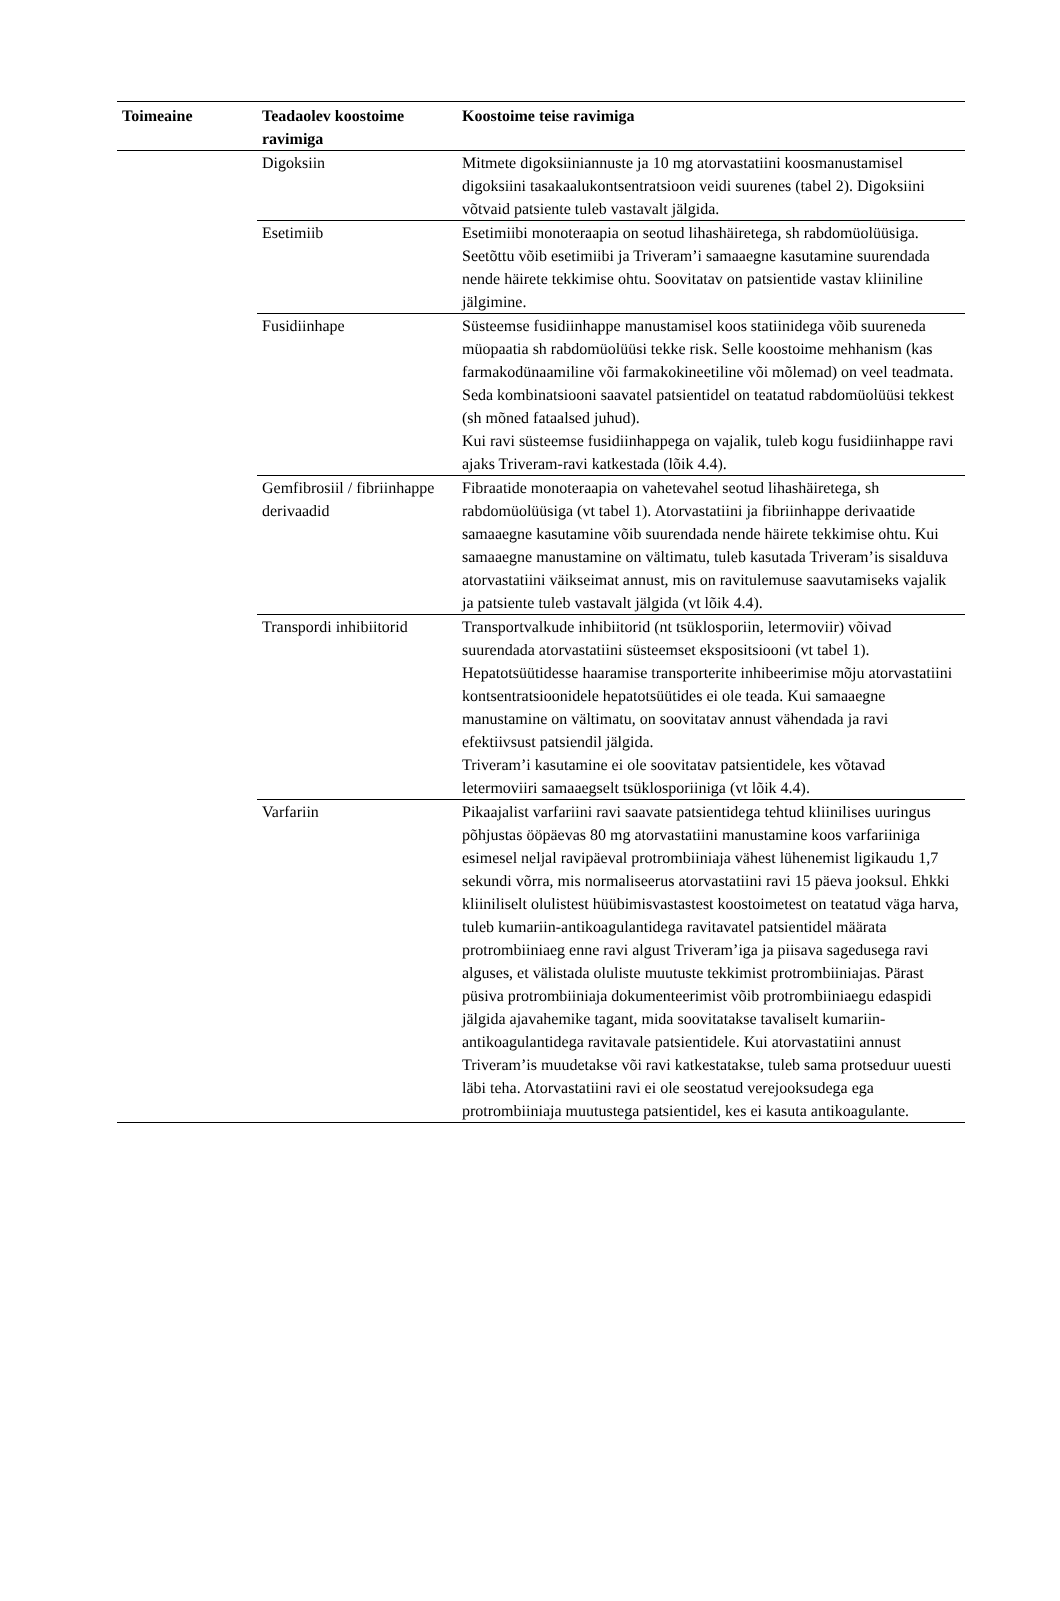| Toimeaine | Teadaolev koostoime ravimiga | Koostoime teise ravimiga |
| --- | --- | --- |
| | Digoksiin | Mitmete digoksiiniannuste ja 10 mg atorvastatiini koosmanustamisel digoksiini tasakaalukontsentratsioon veidi suurenes (tabel 2). Digoksiini võtvaid patsiente tuleb vastavalt jälgida. |
| | Esetimiib | Esetimiibi monoteraapia on seotud lihashäiretega, sh rabdomüolüüsiga. Seetõttu võib esetimiibi ja Triveram’i samaaegne kasutamine suurendada nende häirete tekkimise ohtu. Soovitatav on patsientide vastav kliiniline jälgimine. |
| | Fusidiinhape | Süsteemse fusidiinhappe manustamisel koos statiinidega võib suureneda müopaatia sh rabdomüolüüsi tekke risk. Selle koostoime mehhanism (kas farmakodünaamiline või farmakokineetiline või mõlemad) on veel teadmata. Seda kombinatsiooni saavatel patsientidel on teatatud rabdomüolüüsi tekkest (sh mõned fataalsed juhud). Kui ravi süsteemse fusidiinhappega on vajalik, tuleb kogu fusidiinhappe ravi ajaks Triveram-ravi katkestada (lõik 4.4). |
| | Gemfibrosiil / fibriinhappe derivaadid | Fibraatide monoteraapia on vahetevahel seotud lihashäiretega, sh rabdomüolüüsiga (vt tabel 1). Atorvastatiini ja fibriinhappe derivaatide samaaegne kasutamine võib suurendada nende häirete tekkimise ohtu. Kui samaaegne manustamine on vältimatu, tuleb kasutada Triveram’is sisalduva atorvastatiini väikseimat annust, mis on ravitulemuse saavutamiseks vajalik ja patsiente tuleb vastavalt jälgida (vt lõik 4.4). |
| | Transpordi inhibiitorid | Transportvalkude inhibiitorid (nt tsüklosporiin, letermoviir) võivad suurendada atorvastatiini süsteemset ekspositsiooni (vt tabel 1). Hepatotsüütidesse haaramise transporterite inhibeerimise mõju atorvastatiini kontsentratsioonidele hepatotsüütides ei ole teada. Kui samaaegne manustamine on vältimatu, on soovitatav annust vähendada ja ravi efektiivsust patsiendil jälgida. Triveram’i kasutamine ei ole soovitatav patsientidele, kes võtavad letermoviiri samaaegselt tsüklosporiiniga (vt lõik 4.4). |
| | Varfariin | Pikaajalist varfariini ravi saavate patsientidega tehtud kliinilises uuringus põhjustas ööpäevas 80 mg atorvastatiini manustamine koos varfariiniga esimesel neljal ravipäeval protrombiiniaja vähest lühenemist ligikaudu 1,7 sekundi võrra, mis normaliseerus atorvastatiini ravi 15 päeva jooksul. Ehkki kliiniliselt olulistest hüübimisvastastest koostoimetest on teatatud väga harva, tuleb kumariin-antikoagulantidega ravitavatel patsientidel määrata protrombiiniaeg enne ravi algust Triveram’iga ja piisava sagedusega ravi alguses, et välistada oluliste muutuste tekkimist protrombiiniajas. Pärast püsiva protrombiiniaja dokumenteerimist võib protrombiiniaegu edaspidi jälgida ajavahemike tagant, mida soovitatakse tavaliselt kumariin-antikoagulantidega ravitavale patsientidele. Kui atorvastatiini annust Triveram’is muudetakse või ravi katkestatakse, tuleb sama protseduur uuesti läbi teha. Atorvastatiini ravi ei ole seostatud verejooksudega ega protrombiiniaja muutustega patsientidel, kes ei kasuta antikoagulante. |